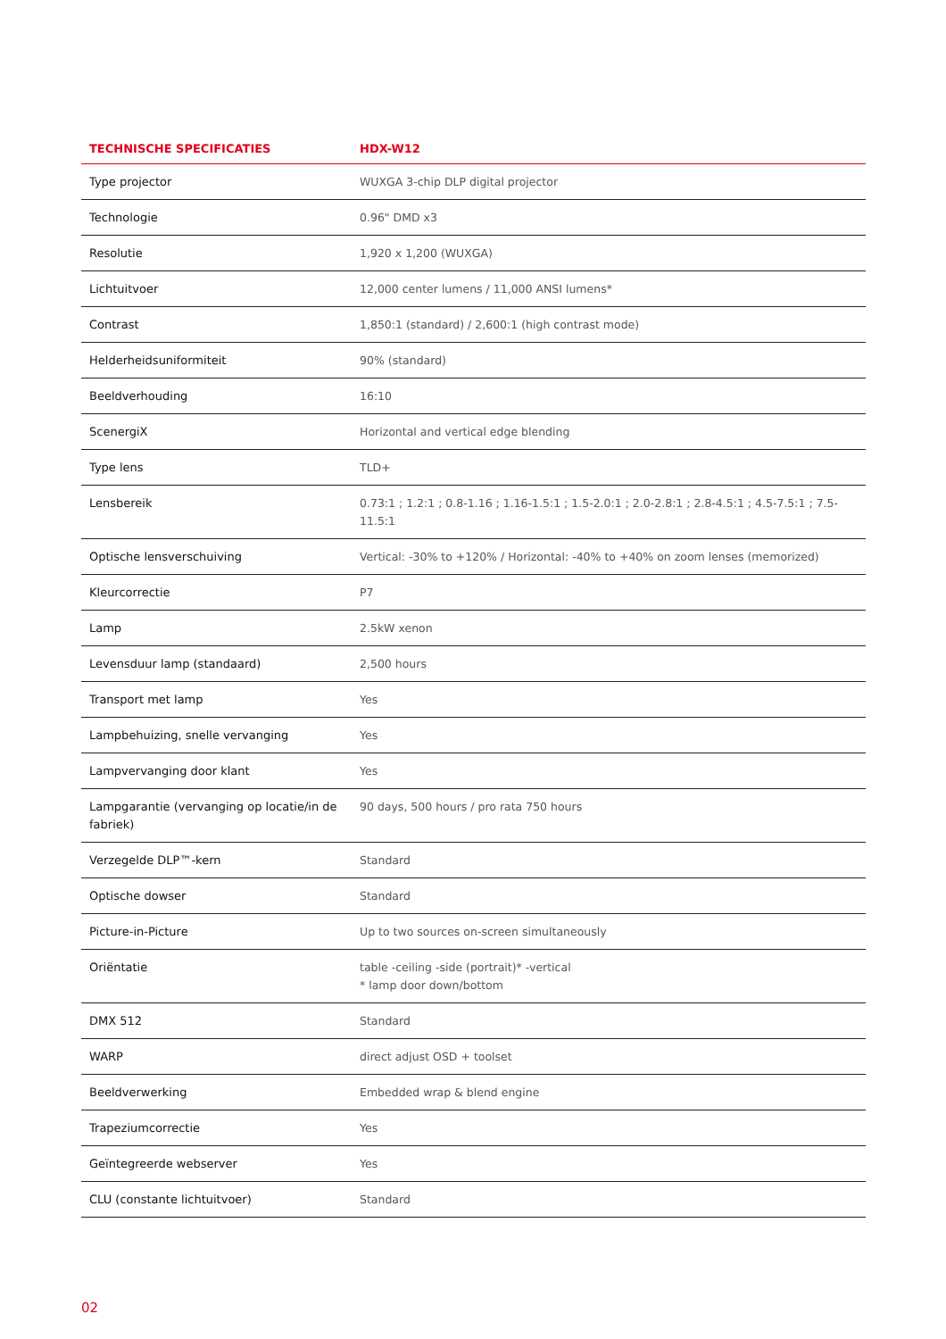| TECHNISCHE SPECIFICATIES | HDX-W12 |
| --- | --- |
| Type projector | WUXGA 3-chip DLP digital projector |
| Technologie | 0.96" DMD x3 |
| Resolutie | 1,920 x 1,200 (WUXGA) |
| Lichtuitvoer | 12,000 center lumens / 11,000 ANSI lumens* |
| Contrast | 1,850:1 (standard) / 2,600:1 (high contrast mode) |
| Helderheidsuniformiteit | 90% (standard) |
| Beeldverhouding | 16:10 |
| ScenergiX | Horizontal and vertical edge blending |
| Type lens | TLD+ |
| Lensbereik | 0.73:1 ; 1.2:1 ; 0.8-1.16 ; 1.16-1.5:1 ; 1.5-2.0:1 ; 2.0-2.8:1 ; 2.8-4.5:1 ; 4.5-7.5:1 ; 7.5-11.5:1 |
| Optische lensverschuiving | Vertical: -30% to +120% / Horizontal: -40% to +40% on zoom lenses (memorized) |
| Kleurcorrectie | P7 |
| Lamp | 2.5kW xenon |
| Levensduur lamp (standaard) | 2,500 hours |
| Transport met lamp | Yes |
| Lampbehuizing, snelle vervanging | Yes |
| Lampvervanging door klant | Yes |
| Lampgarantie (vervanging op locatie/in de fabriek) | 90 days, 500 hours / pro rata 750 hours |
| Verzegelde DLP™-kern | Standard |
| Optische dowser | Standard |
| Picture-in-Picture | Up to two sources on-screen simultaneously |
| Oriëntatie | table -ceiling -side (portrait)* -vertical * lamp door down/bottom |
| DMX 512 | Standard |
| WARP | direct adjust OSD + toolset |
| Beeldverwerking | Embedded wrap & blend engine |
| Trapeziumcorrectie | Yes |
| Geïntegreerde webserver | Yes |
| CLU (constante lichtuitvoer) | Standard |
02